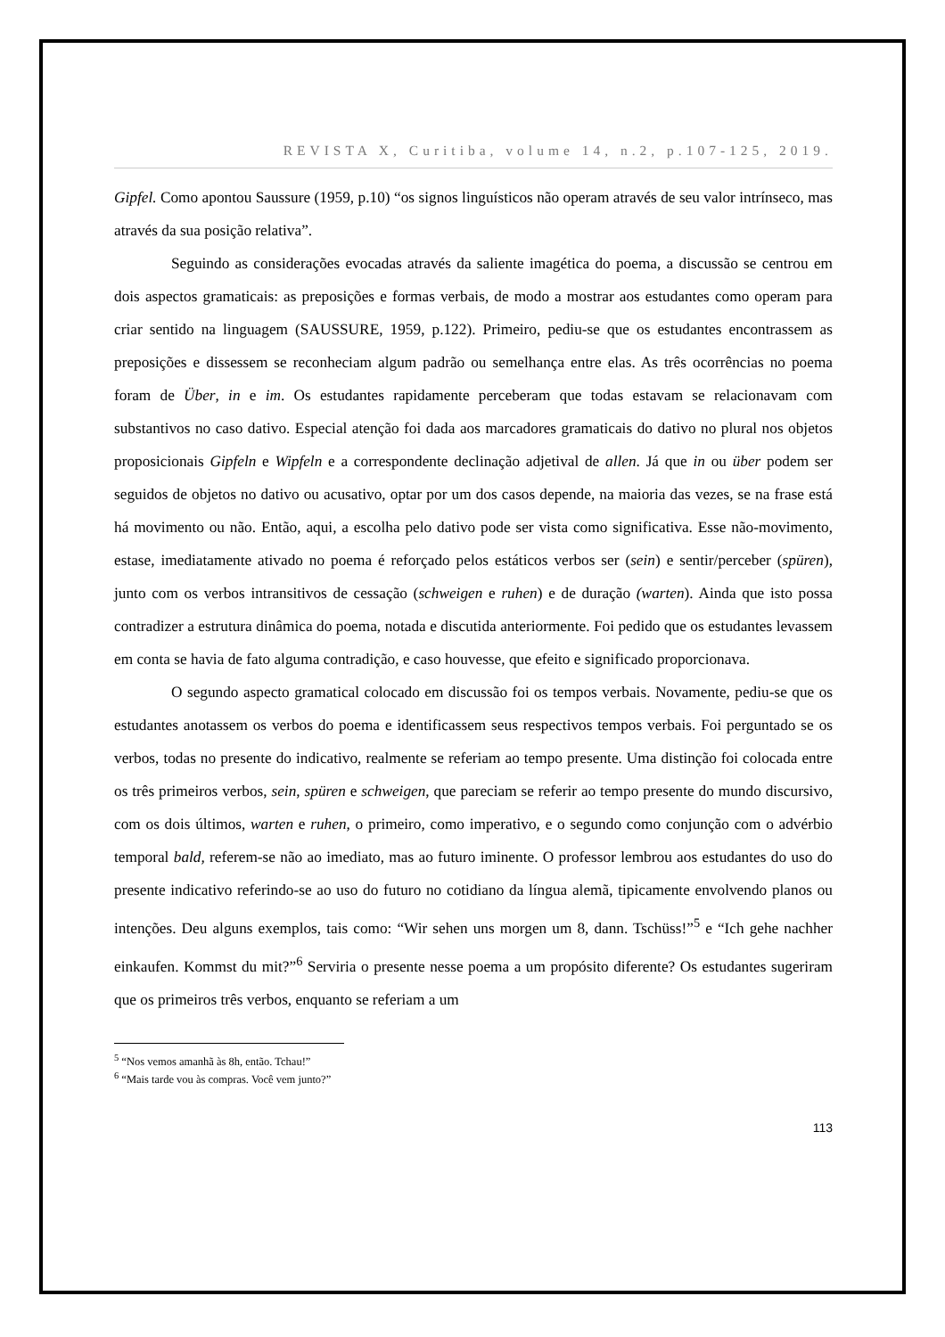REVISTA X, Curitiba, volume 14, n.2, p.107-125, 2019.
Gipfel. Como apontou Saussure (1959, p.10) “os signos linguísticos não operam através de seu valor intrínseco, mas através da sua posição relativa”.
Seguindo as considerações evocadas através da saliente imagética do poema, a discussão se centrou em dois aspectos gramaticais: as preposições e formas verbais, de modo a mostrar aos estudantes como operam para criar sentido na linguagem (SAUSSURE, 1959, p.122). Primeiro, pediu-se que os estudantes encontrassem as preposições e dissessem se reconheciam algum padrão ou semelhança entre elas. As três ocorrências no poema foram de Über, in e im. Os estudantes rapidamente perceberam que todas estavam se relacionavam com substantivos no caso dativo. Especial atenção foi dada aos marcadores gramaticais do dativo no plural nos objetos proposicionais Gipfeln e Wipfeln e a correspondente declinação adjetival de allen. Já que in ou über podem ser seguidos de objetos no dativo ou acusativo, optar por um dos casos depende, na maioria das vezes, se na frase está há movimento ou não. Então, aqui, a escolha pelo dativo pode ser vista como significativa. Esse não-movimento, estase, imediatamente ativado no poema é reforçado pelos estáticos verbos ser (sein) e sentir/perceber (spüren), junto com os verbos intransitivos de cessação (schweigen e ruhen) e de duração (warten). Ainda que isto possa contradizer a estrutura dinâmica do poema, notada e discutida anteriormente. Foi pedido que os estudantes levassem em conta se havia de fato alguma contradição, e caso houvesse, que efeito e significado proporcionava.
O segundo aspecto gramatical colocado em discussão foi os tempos verbais. Novamente, pediu-se que os estudantes anotassem os verbos do poema e identificassem seus respectivos tempos verbais. Foi perguntado se os verbos, todas no presente do indicativo, realmente se referiam ao tempo presente. Uma distinção foi colocada entre os três primeiros verbos, sein, spüren e schweigen, que pareciam se referir ao tempo presente do mundo discursivo, com os dois últimos, warten e ruhen, o primeiro, como imperativo, e o segundo como conjunção com o advérbio temporal bald, referem-se não ao imediato, mas ao futuro iminente. O professor lembrou aos estudantes do uso do presente indicativo referindo-se ao uso do futuro no cotidiano da língua alemã, tipicamente envolvendo planos ou intenções. Deu alguns exemplos, tais como: “Wir sehen uns morgen um 8, dann. Tschüss!”<sup>5</sup> e “Ich gehe nachher einkaufen. Kommst du mit?”<sup>6</sup> Serviria o presente nesse poema a um propósito diferente? Os estudantes sugeriram que os primeiros três verbos, enquanto se referiam a um
<sup>5</sup> “Nos vemos amanhã às 8h, então. Tchau!”
<sup>6</sup> “Mais tarde vou às compras. Você vem junto?”
113